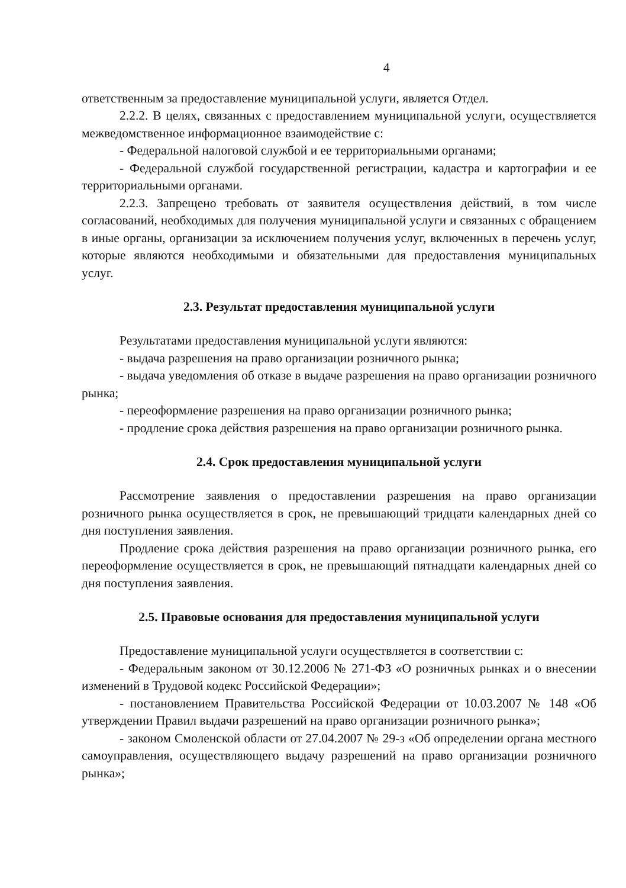4
ответственным за предоставление муниципальной услуги, является Отдел.
2.2.2. В целях, связанных с предоставлением муниципальной услуги, осуществляется межведомственное информационное взаимодействие с:
- Федеральной налоговой службой и ее территориальными органами;
- Федеральной службой государственной регистрации, кадастра и картографии и ее территориальными органами.
2.2.3. Запрещено требовать от заявителя осуществления действий, в том числе согласований, необходимых для получения муниципальной услуги и связанных с обращением в иные органы, организации за исключением получения услуг, включенных в перечень услуг, которые являются необходимыми и обязательными для предоставления муниципальных услуг.
2.3. Результат предоставления муниципальной услуги
Результатами предоставления муниципальной услуги являются:
- выдача разрешения на право организации розничного рынка;
- выдача уведомления об отказе в выдаче разрешения на право организации розничного рынка;
- переоформление разрешения на право организации розничного рынка;
- продление срока действия разрешения на право организации розничного рынка.
2.4. Срок предоставления муниципальной услуги
Рассмотрение заявления о предоставлении разрешения на право организации розничного рынка осуществляется в срок, не превышающий тридцати календарных дней со дня поступления заявления.
Продление срока действия разрешения на право организации розничного рынка, его переоформление осуществляется в срок, не превышающий пятнадцати календарных дней со дня поступления заявления.
2.5. Правовые основания для предоставления муниципальной услуги
Предоставление муниципальной услуги осуществляется в соответствии с:
- Федеральным законом от 30.12.2006 № 271-ФЗ «О розничных рынках и о внесении изменений в Трудовой кодекс Российской Федерации»;
- постановлением Правительства Российской Федерации от 10.03.2007 № 148 «Об утверждении Правил выдачи разрешений на право организации розничного рынка»;
- законом Смоленской области от 27.04.2007 № 29-з «Об определении органа местного самоуправления, осуществляющего выдачу разрешений на право организации розничного рынка»;